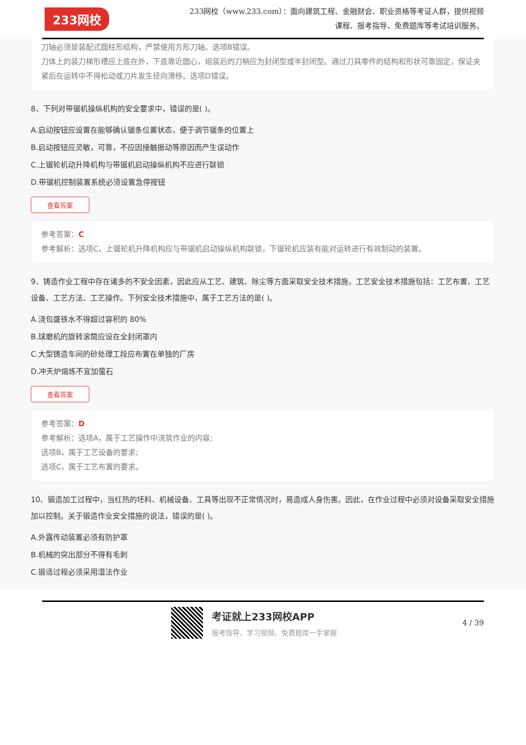233网校
233网校（www.233.com）：面向建筑工程、金融财会、职业资格等考证人群，提供视频课程、报考指导、免费题库等考试培训服务。
刀轴必须是装配式圆柱形结构，严禁使用方形刀轴。选项B错误。
刀体上的装刀梯形槽应上底在外，下底靠近圆心，组装后的刀梢应为封闭型或半封闭型。通过刀具零件的结构和形状可靠固定，保证夹紧后在运转中不得松动或刀片发生径向滑移。选项D错误。
8、下列对带锯机操纵机构的安全要求中，错误的是( )。
A.启动按钮应设置在能够确认锯条位置状态，便于调节锯条的位置上
B.启动按钮应灵敏，可靠，不应因接触振动等原因而产生误动作
C.上锯轮机动升降机构与带锯机启动操纵机构不应进行联锁
D.带锯机控制装置系统必须设置急停按钮
查看答案
参考答案：C
参考解析：选项C，上锯轮机升降机构应与带锯机启动操纵机构联锁，下锯轮机应装有能对运转进行有效制动的装置。
9、铸造作业工程中存在诸多的不安全因素，因此应从工艺、建筑、除尘等方面采取安全技术措施，工艺安全技术措施包括：工艺布置、工艺设备、工艺方法、工艺操作。下列安全技术措施中，属于工艺方法的是( )。
A.浇包盛铁水不得超过容积的 80%
B.球磨机的旋转滚筒应设在全封闭罩内
C.大型铸造车间的砂处理工段应布置在单独的厂房
D.冲天炉熔炼不宜加萤石
查看答案
参考答案：D
参考解析：选项A，属于工艺操作中浇筑作业的内容;
选项B，属于工艺设备的要求;
选项C，属于工艺布置的要求。
10、锻造加工过程中，当红热的坯料、机械设备、工具等出现不正常情况时，易造成人身伤害。因此，在作业过程中必须对设备采取安全措施加以控制。关于锻造作业安全措施的说法，错误的是( )。
A.外露传动装置必须有防护罩
B.机械的突出部分不得有毛刺
C.锻适过程必须采用湿法作业
考证就上233网校APP
报考指导、学习视频、免费题库一手掌握
4 / 39